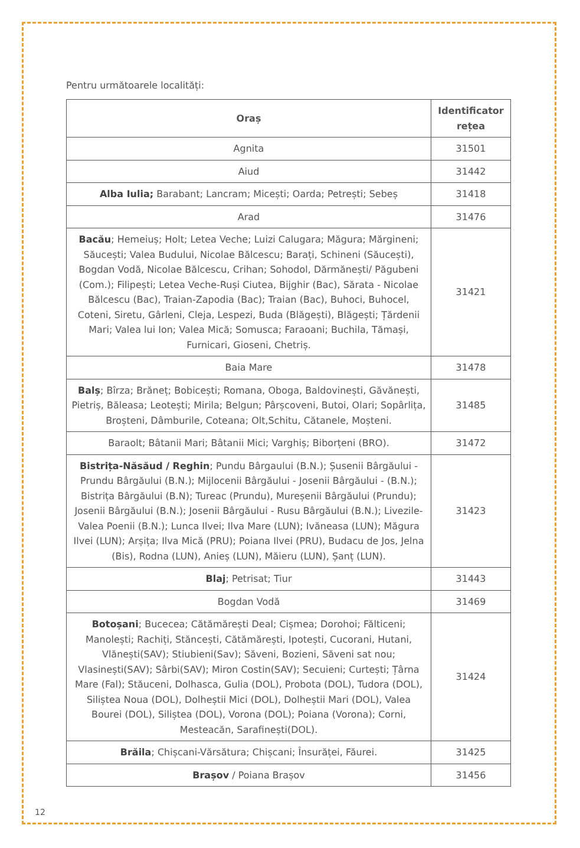Pentru următoarele localități:
| Oraș | Identificator rețea |
| --- | --- |
| Agnita | 31501 |
| Aiud | 31442 |
| Alba Iulia; Barabant; Lancram; Micești; Oarda; Petrești; Sebeș | 31418 |
| Arad | 31476 |
| Bacău ; Hemeiuș; Holt; Letea Veche; Luizi Calugara; Măgura; Mărgineni; Săucești; Valea Budului, Nicolae Bălcescu; Barați, Schineni (Săucești), Bogdan Vodă, Nicolae Bălcescu, Crihan; Sohodol, Dărmănești/ Păgubeni (Com.); Filipești; Letea Veche-Ruși Ciutea, Bijghir (Bac), Sărata - Nicolae Bălcescu (Bac), Traian-Zapodia (Bac); Traian (Bac), Buhoci, Buhocel, Coteni, Siretu, Gârleni, Cleja, Lespezi, Buda (Blăgești), Blăgești; Țărdenii Mari; Valea lui Ion; Valea Mică; Somusca; Faraoani; Buchila, Tămași, Furnicari, Gioseni, Chetriș. | 31421 |
| Baia Mare | 31478 |
| Balș ; Bîrza; Brăneț; Bobicești; Romana, Oboga, Baldovinești, Găvănești, Pietriș, Băleasa; Leotești; Mirila; Belgun; Pârșcoveni, Butoi, Olari; Sopârlița, Broșteni, Dâmburile, Coteana; Olt,Schitu, Cătanele, Moșteni. | 31485 |
| Baraolt; Bâtanii Mari; Bâtanii Mici; Varghiș; Biborțeni (BRO). | 31472 |
| Bistrița-Năsăud / Reghin ; Pundu Bârgaului (B.N.); Șusenii Bârgăului - Prundu Bârgăului (B.N.); Mijlocenii Bârgăului - Josenii Bârgăului - (B.N.); Bistrița Bârgăului (B.N); Tureac (Prundu), Mureșenii Bârgăului (Prundu); Josenii Bârgăului (B.N.); Josenii Bârgăului - Rusu Bârgăului (B.N.); Livezile- Valea Poenii (B.N.); Lunca Ilvei; Ilva Mare (LUN); Ivăneasa (LUN); Măgura Ilvei (LUN); Arșița; Ilva Mică (PRU); Poiana Ilvei (PRU), Budacu de Jos, Jelna (Bis), Rodna (LUN), Anieș (LUN), Măieru (LUN), Șanț (LUN). | 31423 |
| Blaj ; Petrisat; Tiur | 31443 |
| Bogdan Vodă | 31469 |
| Botoșani ; Bucecea; Cătămărești Deal; Cișmea; Dorohoi; Fălticeni; Manolești; Rachiți, Stăncești, Cătămărești, Ipotești, Cucorani, Hutani, Vlănești(SAV); Stiubieni(Sav); Săveni, Bozieni, Săveni sat nou; Vlasinești(SAV); Sârbi(SAV); Miron Costin(SAV); Secuieni; Curtești; Țârna Mare (Fal); Stăuceni, Dolhasca, Gulia (DOL), Probota (DOL), Tudora (DOL), Siliștea Noua (DOL), Dolheștii Mici (DOL), Dolheștii Mari (DOL), Valea Bourei (DOL), Siliștea (DOL), Vorona (DOL); Poiana (Vorona); Corni, Mesteacăn, Sarafinești(DOL). | 31424 |
| Brăila ; Chișcani-Vărsătura; Chișcani; Însurăței, Făurei. | 31425 |
| Brașov / Poiana Brașov | 31456 |
12